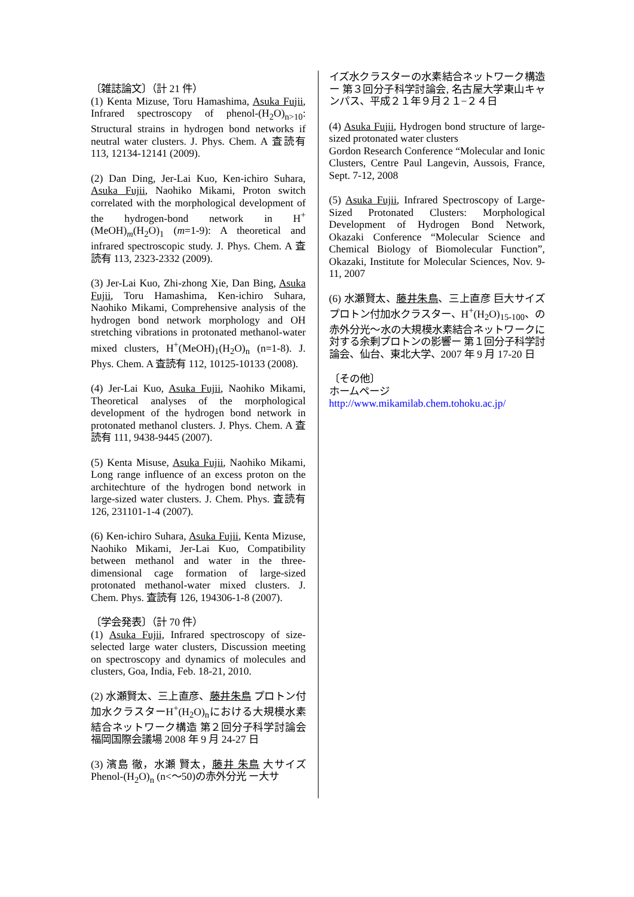〔雑誌論文〕（計 21 件）
(1) Kenta Mizuse, Toru Hamashima, Asuka Fujii, Infrared spectroscopy of phenol-(H<sub>2</sub>O)<sub>n>10</sub>: Structural strains in hydrogen bond networks if neutral water clusters. J. Phys. Chem. A 査読有 113, 12134-12141 (2009).
(2) Dan Ding, Jer-Lai Kuo, Ken-ichiro Suhara, Asuka Fujii, Naohiko Mikami, Proton switch correlated with the morphological development of the hydrogen-bond network in H<sup>+</sup>(MeOH)<sub>m</sub>(H<sub>2</sub>O)<sub>1</sub> (m=1-9): A theoretical and infrared spectroscopic study. J. Phys. Chem. A 査読有 113, 2323-2332 (2009).
(3) Jer-Lai Kuo, Zhi-zhong Xie, Dan Bing, Asuka Fujii, Toru Hamashima, Ken-ichiro Suhara, Naohiko Mikami, Comprehensive analysis of the hydrogen bond network morphology and OH stretching vibrations in protonated methanol-water mixed clusters, H<sup>+</sup>(MeOH)<sub>1</sub>(H<sub>2</sub>O)<sub>n</sub> (n=1-8). J. Phys. Chem. A 査読有 112, 10125-10133 (2008).
(4) Jer-Lai Kuo, Asuka Fujii, Naohiko Mikami, Theoretical analyses of the morphological development of the hydrogen bond network in protonated methanol clusters. J. Phys. Chem. A 査読有 111, 9438-9445 (2007).
(5) Kenta Misuse, Asuka Fujii, Naohiko Mikami, Long range influence of an excess proton on the architechture of the hydrogen bond network in large-sized water clusters. J. Chem. Phys. 査読有 126, 231101-1-4 (2007).
(6) Ken-ichiro Suhara, Asuka Fujii, Kenta Mizuse, Naohiko Mikami, Jer-Lai Kuo, Compatibility between methanol and water in the three-dimensional cage formation of large-sized protonated methanol-water mixed clusters. J. Chem. Phys. 査読有 126, 194306-1-8 (2007).
〔学会発表〕（計 70 件）
(1) Asuka Fujii, Infrared spectroscopy of size-selected large water clusters, Discussion meeting on spectroscopy and dynamics of molecules and clusters, Goa, India, Feb. 18-21, 2010.
(2) 水瀬賢太、三上直彦、藤井朱鳥 プロトン付加水クラスターH<sup>+</sup>(H<sub>2</sub>O)<sub>n</sub>における大規模水素結合ネットワーク構造 第２回分子科学討論会 福岡国際会議場 2008 年 9 月 24-27 日
(3) 濱島 徹，水瀬 賢太，藤井 朱鳥 大サイズ Phenol-(H<sub>2</sub>O)<sub>n</sub> (n<〜50)の赤外分光 ー大サ
イズ水クラスターの水素結合ネットワーク構造ー 第３回分子科学討論会, 名古屋大学東山キャンパス、平成２１年９月２１−２４日
(4) Asuka Fujii, Hydrogen bond structure of large-sized protonated water clusters
Gordon Research Conference “Molecular and Ionic Clusters, Centre Paul Langevin, Aussois, France, Sept. 7-12, 2008
(5) Asuka Fujii, Infrared Spectroscopy of Large-Sized Protonated Clusters: Morphological Development of Hydrogen Bond Network, Okazaki Conference “Molecular Science and Chemical Biology of Biomolecular Function”, Okazaki, Institute for Molecular Sciences, Nov. 9-11, 2007
(6) 水瀬賢太、藤井朱鳥、三上直彦 巨大サイズプロトン付加水クラスター、H<sup>+</sup>(H<sub>2</sub>O)<sub>15-100</sub>、の赤外分光〜水の大規模水素結合ネットワークに対する余剰プロトンの影響ー 第１回分子科学討論会、仙台、東北大学、2007 年 9 月 17-20 日
〔その他〕
ホームページ
http://www.mikamilab.chem.tohoku.ac.jp/